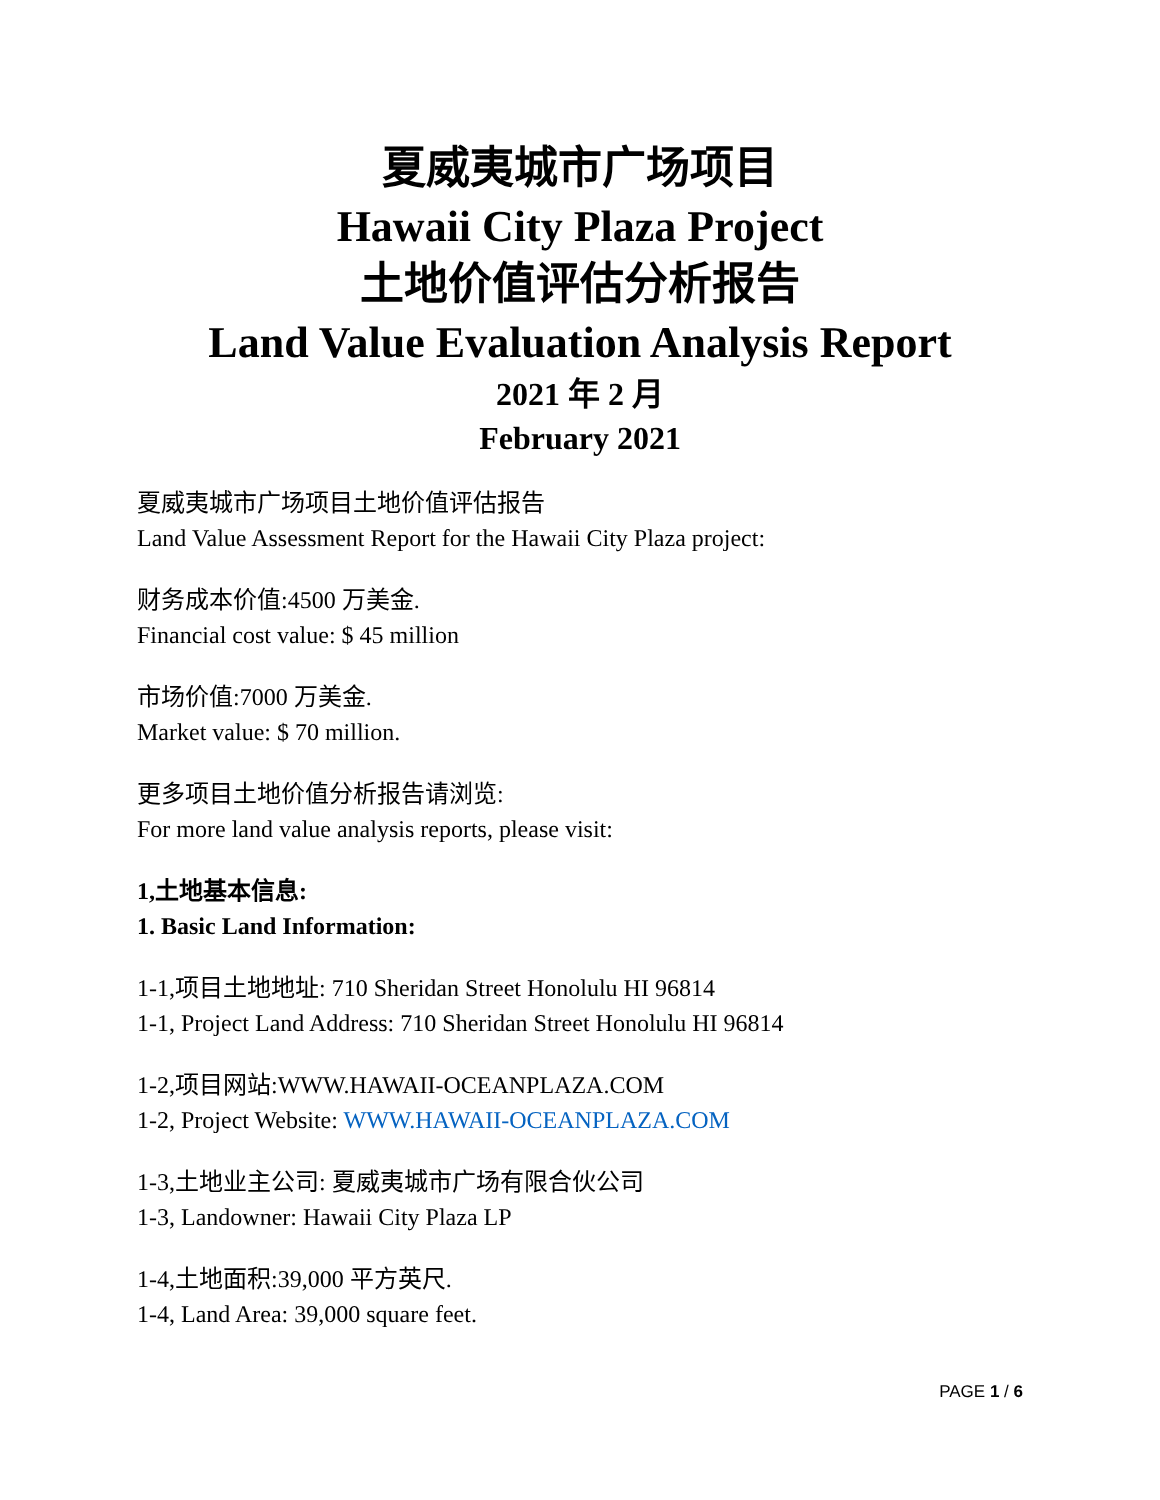夏威夷城市广场项目
Hawaii City Plaza Project
土地价值评估分析报告
Land Value Evaluation Analysis Report
2021 年 2 月
February 2021
夏威夷城市广场项目土地价值评估报告
Land Value Assessment Report for the Hawaii City Plaza project:
财务成本价值:4500 万美金.
Financial cost value: $ 45 million
市场价值:7000 万美金.
Market value: $ 70 million.
更多项目土地价值分析报告请浏览:
For more land value analysis reports, please visit:
1,土地基本信息:
1. Basic Land Information:
1-1,项目土地地址: 710 Sheridan Street Honolulu HI 96814
1-1, Project Land Address: 710 Sheridan Street Honolulu HI 96814
1-2,项目网站:WWW.HAWAII-OCEANPLAZA.COM
1-2, Project Website: WWW.HAWAII-OCEANPLAZA.COM
1-3,土地业主公司: 夏威夷城市广场有限合伙公司
1-3, Landowner: Hawaii City Plaza LP
1-4,土地面积:39,000 平方英尺.
1-4, Land Area: 39,000 square feet.
PAGE 1 / 6